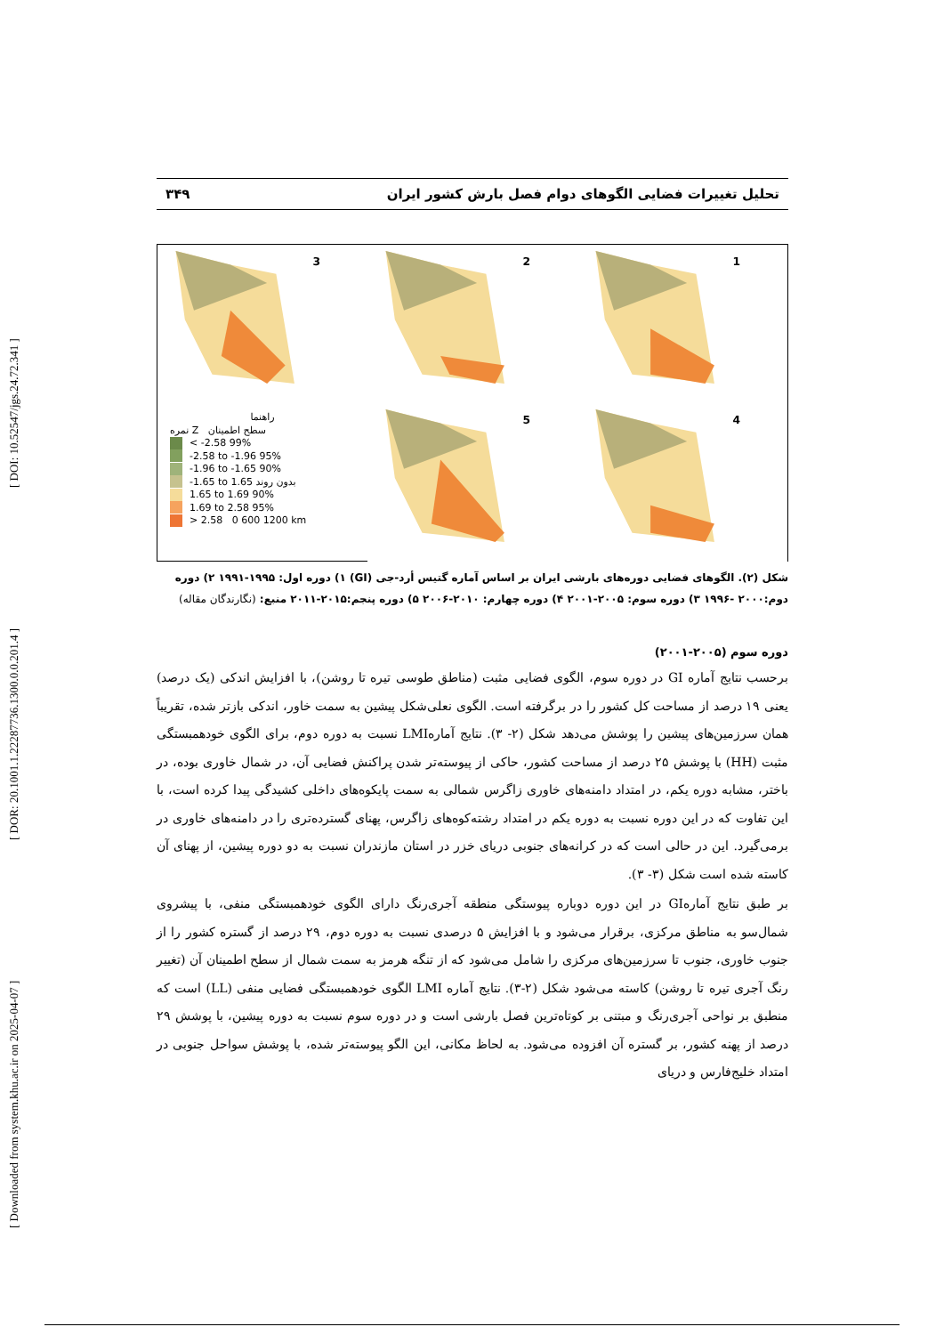[ Downloaded from system.khu.ac.ir on 2025-04-07 ] [ DOR: 20.1001.1.22287736.1300.0.0.201.4 ] [ DOI: 10.52547/jgs.24.72.341 ]
تحلیل تغییرات فضایی الگوهای دوام فصل بارش کشور ایران ۳۴۹
3
2
1
راهنما
نمره Z سطح اطمینان
< -2.58 99%
-2.58 to -1.96 95%
-1.96 to -1.65 90%
-1.65 to 1.65 بدون روند
1.65 to 1.69 90%
1.69 to 2.58 95%
> 2.58 0 600 1200 km
5
4
شکل (۲). الگوهای فضایی دوره‌های بارشی ایران بر اساس آماره گتیس أرد-جی (GI) ۱) دوره اول: ۱۹۹۵-۱۹۹۱ ۲) دوره دوم:۲۰۰۰ -۱۹۹۶ ۳) دوره سوم: ۲۰۰۵-۲۰۰۱ ۴) دوره چهارم: ۲۰۱۰-۲۰۰۶ ۵) دوره پنجم:۲۰۱۵-۲۰۱۱ منبع: (نگارندگان مقاله)
دوره سوم (۲۰۰۵-۲۰۰۱)
برحسب نتایج آماره GI در دوره سوم، الگوی فضایی مثبت (مناطق طوسی تیره تا روشن)، با افزایش اندکی (یک درصد) یعنی ۱۹ درصد از مساحت کل کشور را در برگرفته است. الگوی نعلی‌شکل پیشین به سمت خاور، اندکی بازتر شده، تقریباً همان سرزمین‌های پیشین را پوشش می‌دهد شکل (۲- ۳). نتایج آماره‌LMI نسبت به دوره دوم، برای الگوی خودهمبستگی مثبت (HH) با پوشش ۲۵ درصد از مساحت کشور، حاکی از پیوسته‌تر شدن پراکنش فضایی آن، در شمال خاوری بوده، در باختر، مشابه دوره یکم، در امتداد دامنه‌های خاوری زاگرس شمالی به سمت پایکوه‌های داخلی کشیدگی پیدا کرده است، با این تفاوت که در این دوره نسبت به دوره یکم در امتداد رشته‌کوه‌های زاگرس، پهنای گسترده‌تری را در دامنه‌های خاوری در برمی‌گیرد. این در حالی است که در کرانه‌های جنوبی دریای خزر در استان مازندران نسبت به دو دوره پیشین، از پهنای آن کاسته شده است شکل (۳- ۳).
بر طبق نتایج آماره‌GI در این دوره دوباره پیوستگی منطقه آجری‌رنگ دارای الگوی خودهمبستگی منفی، با پیشروی شمال‌سو به مناطق مرکزی، برقرار می‌شود و با افزایش ۵ درصدی نسبت به دوره دوم، ۲۹ درصد از گستره کشور را از جنوب خاوری، جنوب تا سرزمین‌های مرکزی را شامل می‌شود که از تنگه هرمز به سمت شمال از سطح اطمینان آن (تغییر رنگ آجری تیره تا روشن) کاسته می‌شود شکل (۲-۳). نتایج آماره LMI الگوی خودهمبستگی فضایی منفی (LL) است که منطبق بر نواحی آجری‌رنگ و مبتنی بر کوتاه‌ترین فصل بارشی است و در دوره سوم نسبت به دوره پیشین، با پوشش ۲۹ درصد از پهنه کشور، بر گستره آن افزوده می‌شود. به لحاظ مکانی، این الگو پیوسته‌تر شده، با پوشش سواحل جنوبی در امتداد خلیج‌فارس و دریای